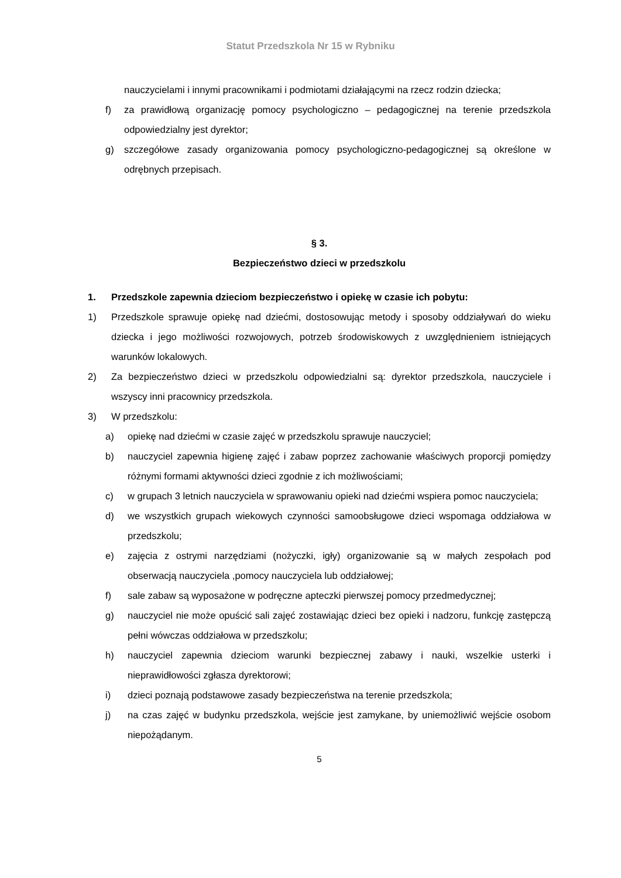Statut Przedszkola Nr 15 w Rybniku
nauczycielami i innymi pracownikami i podmiotami działającymi na rzecz rodzin dziecka;
f) za prawidłową organizację pomocy psychologiczno – pedagogicznej na terenie przedszkola odpowiedzialny jest dyrektor;
g) szczegółowe zasady organizowania pomocy psychologiczno-pedagogicznej są określone w odrębnych przepisach.
§ 3.
Bezpieczeństwo dzieci w przedszkolu
1. Przedszkole zapewnia dzieciom bezpieczeństwo i opiekę w czasie ich pobytu:
1) Przedszkole sprawuje opiekę nad dziećmi, dostosowując metody i sposoby oddziaływań do wieku dziecka i jego możliwości rozwojowych, potrzeb środowiskowych z uwzględnieniem istniejących warunków lokalowych.
2) Za bezpieczeństwo dzieci w przedszkolu odpowiedzialni są: dyrektor przedszkola, nauczyciele i wszyscy inni pracownicy przedszkola.
3) W przedszkolu:
a) opiekę nad dziećmi w czasie zajęć w przedszkolu sprawuje nauczyciel;
b) nauczyciel zapewnia higienę zajęć i zabaw poprzez zachowanie właściwych proporcji pomiędzy różnymi formami aktywności dzieci zgodnie z ich możliwościami;
c) w grupach 3 letnich nauczyciela w sprawowaniu opieki nad dziećmi wspiera pomoc nauczyciela;
d) we wszystkich grupach wiekowych czynności samoobsługowe dzieci wspomaga oddziałowa w przedszkolu;
e) zajęcia z ostrymi narzędziami (nożyczki, igły) organizowanie są w małych zespołach pod obserwacją nauczyciela ,pomocy nauczyciela lub oddziałowej;
f) sale zabaw są wyposażone w podręczne apteczki pierwszej pomocy przedmedycznej;
g) nauczyciel nie może opuścić sali zajęć zostawiając dzieci bez opieki i nadzoru, funkcję zastępczą pełni wówczas oddziałowa w przedszkolu;
h) nauczyciel zapewnia dzieciom warunki bezpiecznej zabawy i nauki, wszelkie usterki i nieprawidłowości zgłasza dyrektorowi;
i) dzieci poznają podstawowe zasady bezpieczeństwa na terenie przedszkola;
j) na czas zajęć w budynku przedszkola, wejście jest zamykane, by uniemożliwić wejście osobom niepożądanym.
5